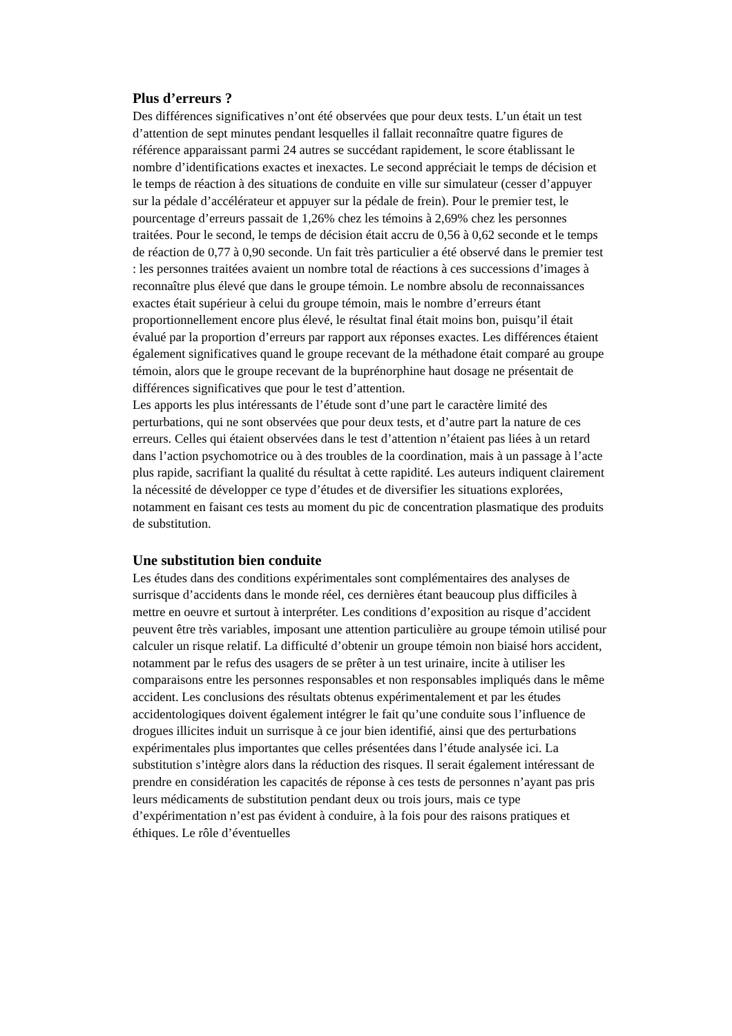Plus d’erreurs ?
Des différences significatives n’ont été observées que pour deux tests. L’un était un test d’attention de sept minutes pendant lesquelles il fallait reconnaître quatre figures de référence apparaissant parmi 24 autres se succédant rapidement, le score établissant le nombre d’identifications exactes et inexactes. Le second appréciait le temps de décision et le temps de réaction à des situations de conduite en ville sur simulateur (cesser d’appuyer sur la pédale d’accélérateur et appuyer sur la pédale de frein). Pour le premier test, le pourcentage d’erreurs passait de 1,26% chez les témoins à 2,69% chez les personnes traitées. Pour le second, le temps de décision était accru de 0,56 à 0,62 seconde et le temps de réaction de 0,77 à 0,90 seconde. Un fait très particulier a été observé dans le premier test : les personnes traitées avaient un nombre total de réactions à ces successions d’images à reconnaître plus élevé que dans le groupe témoin. Le nombre absolu de reconnaissances exactes était supérieur à celui du groupe témoin, mais le nombre d’erreurs étant proportionnellement encore plus élevé, le résultat final était moins bon, puisqu’il était évalué par la proportion d’erreurs par rapport aux réponses exactes. Les différences étaient également significatives quand le groupe recevant de la méthadone était comparé au groupe témoin, alors que le groupe recevant de la buprénorphine haut dosage ne présentait de différences significatives que pour le test d’attention.
Les apports les plus intéressants de l’étude sont d’une part le caractère limité des perturbations, qui ne sont observées que pour deux tests, et d’autre part la nature de ces erreurs. Celles qui étaient observées dans le test d’attention n’étaient pas liées à un retard dans l’action psychomotrice ou à des troubles de la coordination, mais à un passage à l’acte plus rapide, sacrifiant la qualité du résultat à cette rapidité. Les auteurs indiquent clairement la nécessité de développer ce type d’études et de diversifier les situations explorées, notamment en faisant ces tests au moment du pic de concentration plasmatique des produits de substitution.
Une substitution bien conduite
Les études dans des conditions expérimentales sont complémentaires des analyses de surrisque d’accidents dans le monde réel, ces dernières étant beaucoup plus difficiles à mettre en oeuvre et surtout à interpréter. Les conditions d’exposition au risque d’accident peuvent être très variables, imposant une attention particulière au groupe témoin utilisé pour calculer un risque relatif. La difficulté d’obtenir un groupe témoin non biaisé hors accident, notamment par le refus des usagers de se prêter à un test urinaire, incite à utiliser les comparaisons entre les personnes responsables et non responsables impliqués dans le même accident. Les conclusions des résultats obtenus expérimentalement et par les études accidentologiques doivent également intégrer le fait qu’une conduite sous l’influence de drogues illicites induit un surrisque à ce jour bien identifié, ainsi que des perturbations expérimentales plus importantes que celles présentées dans l’étude analysée ici. La substitution s’intègre alors dans la réduction des risques. Il serait également intéressant de prendre en considération les capacités de réponse à ces tests de personnes n’ayant pas pris leurs médicaments de substitution pendant deux ou trois jours, mais ce type d’expérimentation n’est pas évident à conduire, à la fois pour des raisons pratiques et éthiques. Le rôle d’éventuelles